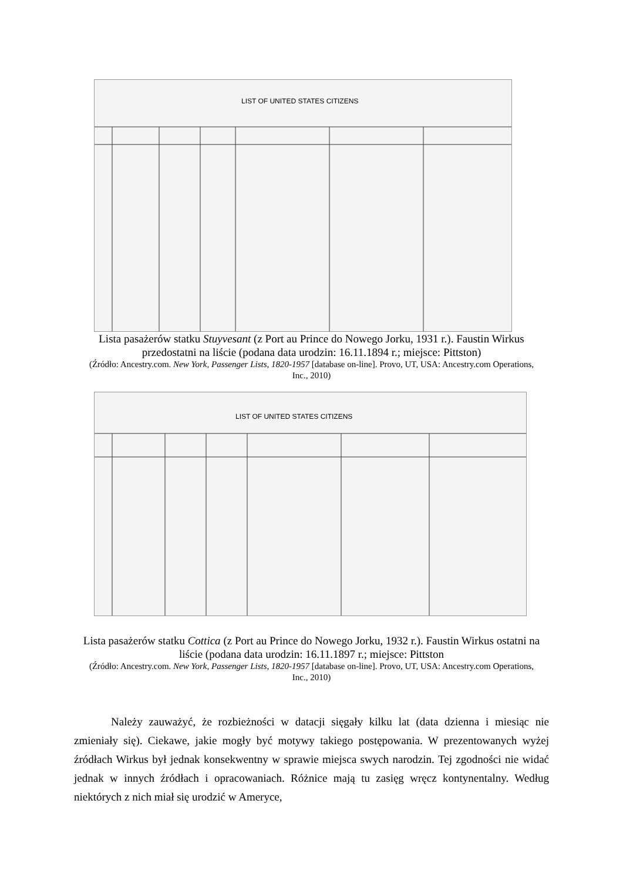LIST OF UNITED STATES CITIZENS
Lista pasażerów statku Stuyvesant (z Port au Prince do Nowego Jorku, 1931 r.). Faustin Wirkus przedostatni na liście (podana data urodzin: 16.11.1894 r.; miejsce: Pittston)
(Źródło: Ancestry.com. New York, Passenger Lists, 1820-1957 [database on-line]. Provo, UT, USA: Ancestry.com Operations, Inc., 2010)
LIST OF UNITED STATES CITIZENS
Lista pasażerów statku Cottica (z Port au Prince do Nowego Jorku, 1932 r.). Faustin Wirkus ostatni na liście (podana data urodzin: 16.11.1897 r.; miejsce: Pittston
(Źródło: Ancestry.com. New York, Passenger Lists, 1820-1957 [database on-line]. Provo, UT, USA: Ancestry.com Operations, Inc., 2010)
Należy zauważyć, że rozbieżności w datacji sięgały kilku lat (data dzienna i miesiąc nie zmieniały się). Ciekawe, jakie mogły być motywy takiego postępowania. W prezentowanych wyżej źródłach Wirkus był jednak konsekwentny w sprawie miejsca swych narodzin. Tej zgodności nie widać jednak w innych źródłach i opracowaniach. Różnice mają tu zasięg wręcz kontynentalny. Według niektórych z nich miał się urodzić w Ameryce,